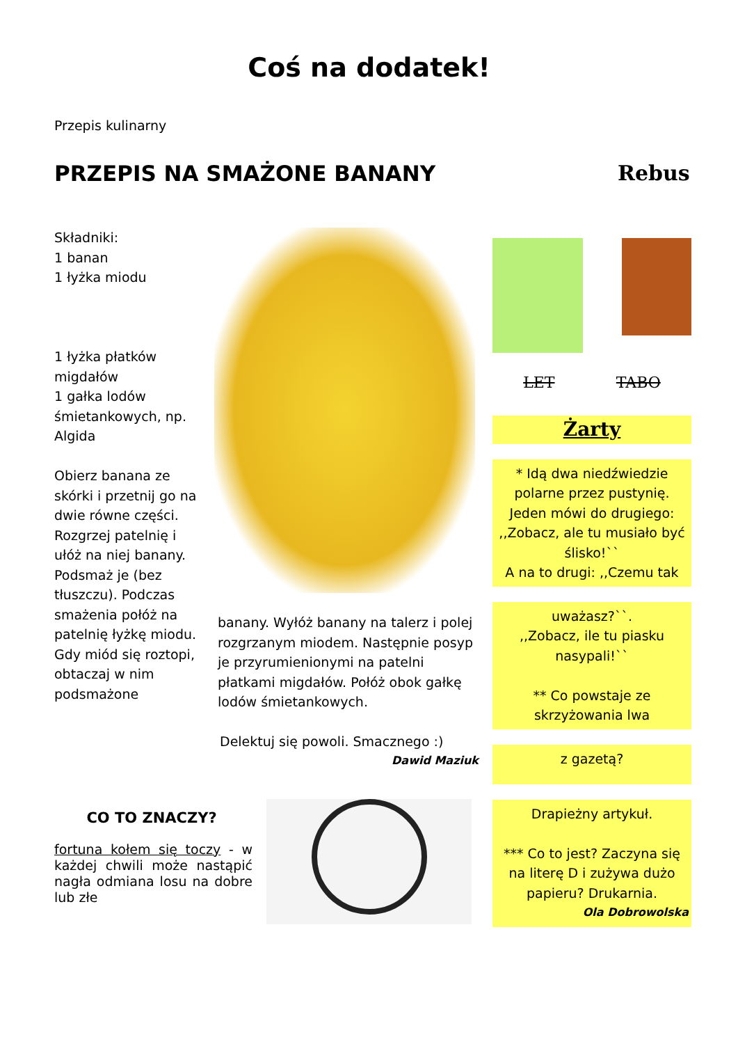Coś na dodatek!
Przepis kulinarny
PRZEPIS NA SMAŻONE BANANY Rebus
Składniki:
1 banan
1 łyżka miodu
1 łyżka płatków migdałów
1 gałka lodów śmietankowych, np. Algida
Obierz banana ze skórki i przetnij go na dwie równe części. Rozgrzej patelnię i ułóż na niej banany. Podsmaż je (bez tłuszczu). Podczas smażenia połóż na patelnię łyżkę miodu. Gdy miód się roztopi, obtaczaj w nim podsmażone
CO TO ZNACZY?
fortuna kołem się toczy - w każdej chwili może nastąpić nagła odmiana losu na dobre lub złe
banany. Wyłóż banany na talerz i polej rozgrzanym miodem. Następnie posyp je przyrumienionymi na patelni płatkami migdałów. Połóż obok gałkę lodów śmietankowych.
Delektuj się powoli. Smacznego :)
Dawid Maziuk
LET TABO
Żarty
* Idą dwa niedźwiedzie polarne przez pustynię. Jeden mówi do drugiego: ,,Zobacz, ale tu musiało być ślisko!``
A na to drugi: ,,Czemu tak
uważasz?``.
,,Zobacz, ile tu piasku nasypali!``
** Co powstaje ze skrzyżowania lwa
z gazetą?
Drapieżny artykuł.
*** Co to jest? Zaczyna się na literę D i zużywa dużo papieru? Drukarnia.
Ola Dobrowolska